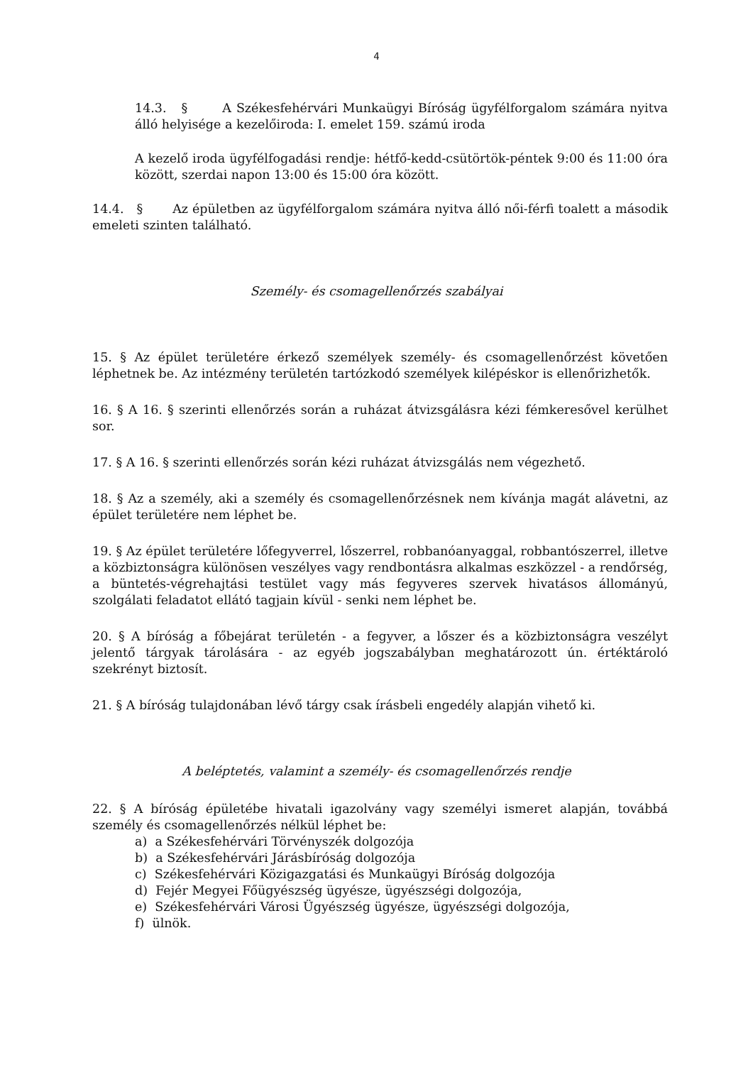4
14.3. § A Székesfehérvári Munkaügyi Bíróság ügyfélforgalom számára nyitva álló helyisége a kezelőiroda: I. emelet 159. számú iroda
A kezelő iroda ügyfélfogadási rendje: hétfő-kedd-csütörtök-péntek 9:00 és 11:00 óra között, szerdai napon 13:00 és 15:00 óra között.
14.4. § Az épületben az ügyfélforgalom számára nyitva álló női-férfi toalett a második emeleti szinten található.
Személy- és csomagellenőrzés szabályai
15. § Az épület területére érkező személyek személy- és csomagellenőrzést követően léphetnek be. Az intézmény területén tartózkodó személyek kilépéskor is ellenőrizhetők.
16. § A 16. § szerinti ellenőrzés során a ruházat átvizsgálásra kézi fémkeresővel kerülhet sor.
17. § A 16. § szerinti ellenőrzés során kézi ruházat átvizsgálás nem végezhető.
18. § Az a személy, aki a személy és csomagellenőrzésnek nem kívánja magát alávetni, az épület területére nem léphet be.
19. § Az épület területére lőfegyverrel, lőszerrel, robbanóanyaggal, robbantószerrel, illetve a közbiztonságra különösen veszélyes vagy rendbontásra alkalmas eszközzel - a rendőrség, a büntetés-végrehajtási testület vagy más fegyveres szervek hivatásos állományú, szolgálati feladatot ellátó tagjain kívül - senki nem léphet be.
20. § A bíróság a főbejárat területén - a fegyver, a lőszer és a közbiztonságra veszélyt jelentő tárgyak tárolására - az egyéb jogszabályban meghatározott ún. értéktároló szekrényt biztosít.
21. § A bíróság tulajdonában lévő tárgy csak írásbeli engedély alapján vihető ki.
A beléptetés, valamint a személy- és csomagellenőrzés rendje
22. § A bíróság épületébe hivatali igazolvány vagy személyi ismeret alapján, továbbá személy és csomagellenőrzés nélkül léphet be:
a) a Székesfehérvári Törvényszék dolgozója
b) a Székesfehérvári Járásbíróság dolgozója
c) Székesfehérvári Közigazgatási és Munkaügyi Bíróság dolgozója
d) Fejér Megyei Főügyészség ügyésze, ügyészségi dolgozója,
e) Székesfehérvári Városi Ügyészség ügyésze, ügyészségi dolgozója,
f) ülnök.